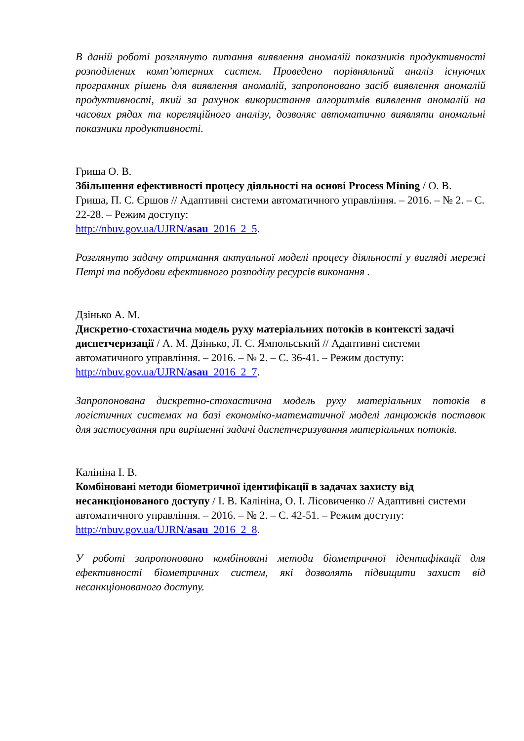В даній роботі розглянуто питання виявлення аномалій показників продуктивності розподілених комп’ютерних систем. Проведено порівняльний аналіз існуючих програмних рішень для виявлення аномалій, запропоновано засіб виявлення аномалій продуктивності, який за рахунок використання алгоритмів виявлення аномалій на часових рядах та кореляційного аналізу, дозволяє автоматично виявляти аномальні показники продуктивності.
Гриша О. В.
Збільшення ефективності процесу діяльності на основі Process Mining / О. В. Гриша, П. С. Єршов // Адаптивні системи автоматичного управління. – 2016. – № 2. – С. 22-28. – Режим доступу:
http://nbuv.gov.ua/UJRN/asau_2016_2_5.
Розглянуто задачу отримання актуальної моделі процесу діяльності у вигляді мережі Петрі та побудови ефективного розподілу ресурсів виконання .
Дзінько А. М.
Дискретно-стохастична модель руху матеріальних потоків в контексті задачі диспетчеризації / А. М. Дзінько, Л. С. Ямпольський // Адаптивні системи автоматичного управління. – 2016. – № 2. – С. 36-41. – Режим доступу: http://nbuv.gov.ua/UJRN/asau_2016_2_7.
Запропонована дискретно-стохастична модель руху матеріальних потоків в логістичних системах на базі економіко-математичної моделі ланцюжків поставок для застосування при вирішенні задачі диспетчеризування матеріальних потоків.
Калініна І. В.
Комбіновані методи біометричної ідентифікації в задачах захисту від несанкціонованого доступу / І. В. Калініна, О. І. Лісовиченко // Адаптивні системи автоматичного управління. – 2016. – № 2. – С. 42-51. – Режим доступу: http://nbuv.gov.ua/UJRN/asau_2016_2_8.
У роботі запропоновано комбіновані методи біометричної ідентифікації для ефективності біометричних систем, які дозволять підвищити захист від несанкціонованого доступу.